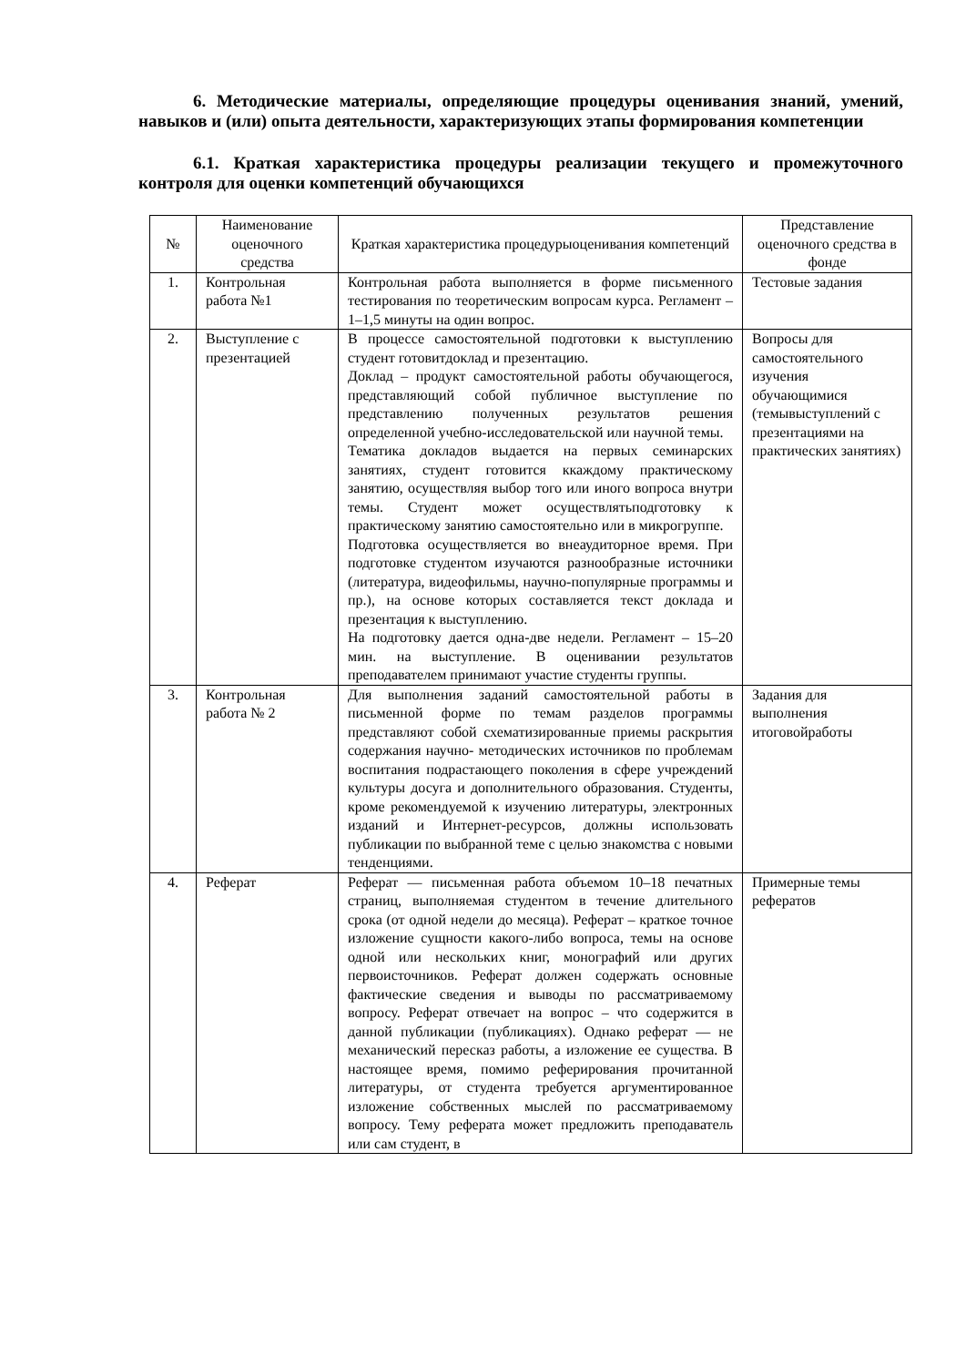6. Методические материалы, определяющие процедуры оценивания знаний, умений, навыков и (или) опыта деятельности, характеризующих этапы формирования компетенции
6.1. Краткая характеристика процедуры реализации текущего и промежуточного контроля для оценки компетенций обучающихся
| № | Наименование оценочного средства | Краткая характеристика процедурыоценивания компетенций | Представление оценочного средства в фонде |
| --- | --- | --- | --- |
| 1. | Контрольная работа №1 | Контрольная работа выполняется в форме письменного тестирования по теоретическим вопросам курса. Регламент –1–1,5 минуты на один вопрос. | Тестовые задания |
| 2. | Выступление с презентацией | В процессе самостоятельной подготовки к выступлению студент готовитдоклад и презентацию. Доклад – продукт самостоятельной работы обучающегося, представляющий собой публичное выступление по представлению полученных результатов решения определенной учебно-исследовательской или научной темы. Тематика докладов выдается на первых семинарских занятиях, студент готовится ккаждому практическому занятию, осуществляя выбор того или иного вопроса внутри темы. Студент может осуществлятьподготовку к практическому занятию самостоятельно или в микрогруппе. Подготовка осуществляется во внеаудиторное время. При подготовке студентом изучаются разнообразные источники (литература, видеофильмы, научно-популярные программы и пр.), на основе которых составляется текст доклада и презентация к выступлению. На подготовку дается одна-две недели. Регламент – 15–20 мин. на выступление. В оценивании результатов преподавателем принимают участие студенты группы. | Вопросы для самостоятельного изучения обучающимися (темывыступлений с презентациями на практических занятиях) |
| 3. | Контрольная работа № 2 | Для выполнения заданий самостоятельной работы в письменной форме по темам разделов программы представляют собой схематизированные приемы раскрытия содержания научно- методических источников по проблемам воспитания подрастающего поколения в сфере учреждений культуры досуга и дополнительного образования. Студенты, кроме рекомендуемой к изучению литературы, электронных изданий и Интернет-ресурсов, должны использовать публикации по выбранной теме с целью знакомства с новыми тенденциями. | Задания для выполнения итоговойработы |
| 4. | Реферат | Реферат — письменная работа объемом 10–18 печатных страниц, выполняемая студентом в течение длительного срока (от одной недели до месяца). Реферат – краткое точное изложение сущности какого-либо вопроса, темы на основе одной или нескольких книг, монографий или других первоисточников. Реферат должен содержать основные фактические сведения и выводы по рассматриваемому вопросу. Реферат отвечает на вопрос – что содержится в данной публикации (публикациях). Однако реферат — не механический пересказ работы, а изложение ее существа. В настоящее время, помимо реферирования прочитанной литературы, от студента требуется аргументированное изложение собственных мыслей по рассматриваемому вопросу. Тему реферата может предложить преподаватель или сам студент, в | Примерные темы рефератов |